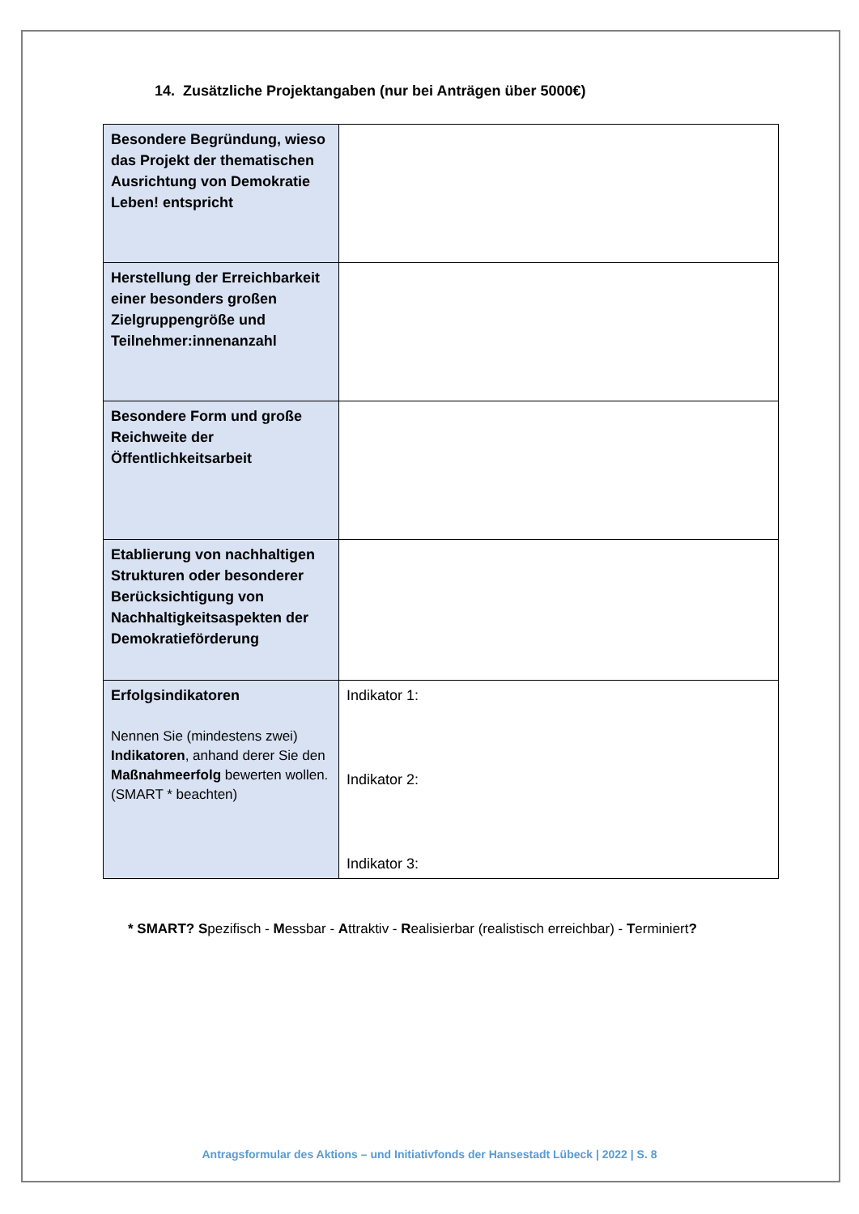14. Zusätzliche Projektangaben (nur bei Anträgen über 5000€)
| Besondere Begründung, wieso das Projekt der thematischen Ausrichtung von Demokratie Leben! entspricht | |
| Herstellung der Erreichbarkeit einer besonders großen Zielgruppengröße und Teilnehmer:innenanzahl | |
| Besondere Form und große Reichweite der Öffentlichkeitsarbeit | |
| Etablierung von nachhaltigen Strukturen oder besonderer Berücksichtigung von Nachhaltigkeitsaspekten der Demokratieförderung | |
| Erfolgsindikatoren Nennen Sie (mindestens zwei) Indikatoren , anhand derer Sie den Maßnahmeerfolg bewerten wollen. (SMART * beachten) | Indikator 1: Indikator 2: Indikator 3: |
* SMART? Spezifisch - Messbar - Attraktiv - Realisierbar (realistisch erreichbar) - Terminiert?
Antragsformular des Aktions – und Initiativfonds der Hansestadt Lübeck | 2022 | S. 8